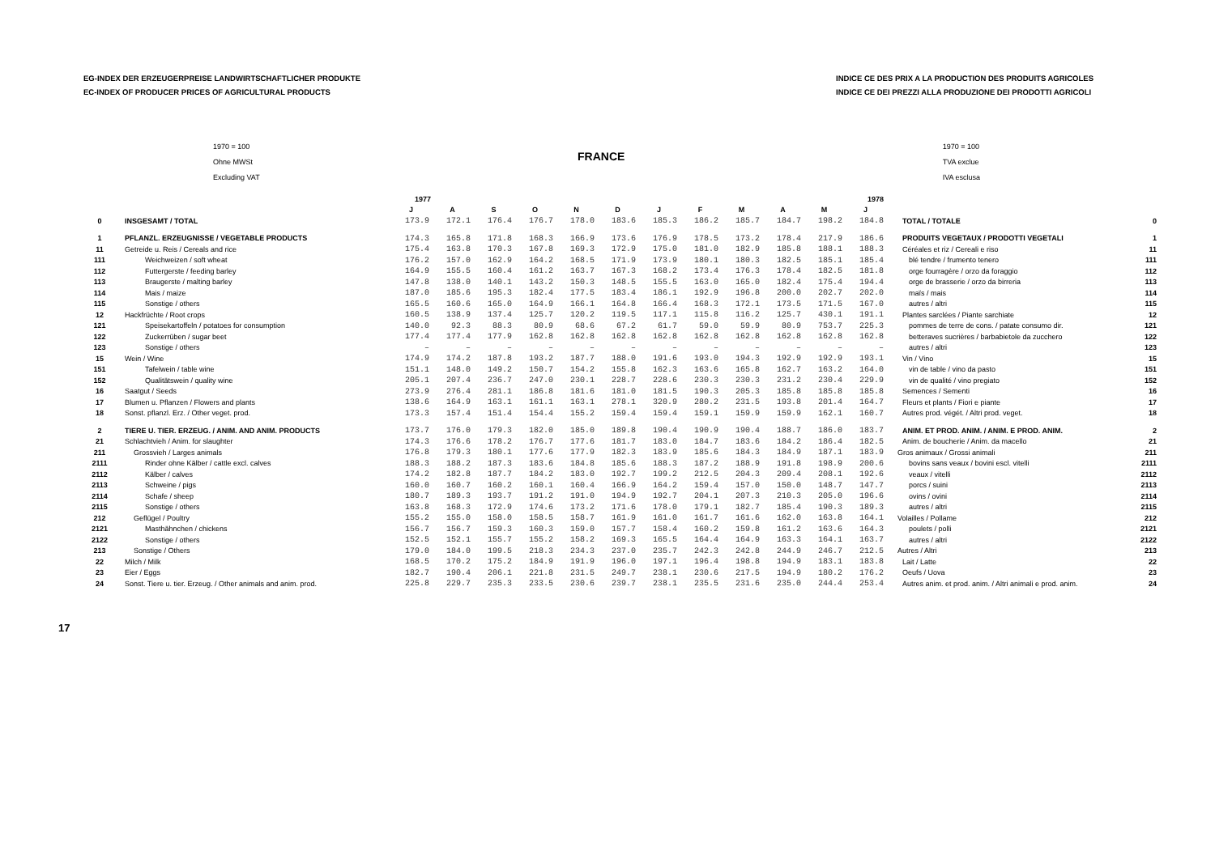EG-INDEX DER ERZEUGERPREISE LANDWIRTSCHAFTLICHER PRODUKTE
EC-INDEX OF PRODUCER PRICES OF AGRICULTURAL PRODUCTS
INDICE CE DES PRIX A LA PRODUCTION DES PRODUITS AGRICOLES
INDICE CE DEI PREZZI ALLA PRODUZIONE DEI PRODOTTI AGRICOLI
1970 = 100
Ohne MWSt
Excluding VAT
FRANCE
1970 = 100
TVA exclue
IVA esclusa
| | | 1977 | | | | | | 1978 | | | | | | | |
| --- | --- | --- | --- | --- | --- | --- | --- | --- | --- | --- | --- | --- | --- | --- | --- |
| | | J | A | S | O | N | D | J | F | M | A | M | J | | |
| 0 | INSGESAMT / TOTAL | 173.9 | 172.1 | 176.4 | 176.7 | 178.0 | 183.6 | 185.3 | 186.2 | 185.7 | 184.7 | 198.2 | 184.8 | TOTAL / TOTALE | 0 |
| 1 | PFLANZL. ERZEUGNISSE / VEGETABLE PRODUCTS | 174.3 | 165.8 | 171.8 | 168.3 | 166.9 | 173.6 | 176.9 | 178.5 | 173.2 | 178.4 | 217.9 | 186.6 | PRODUITS VEGETAUX / PRODOTTI VEGETALI | 1 |
| 11 | Getreide u. Reis / Cereals and rice | 175.4 | 163.8 | 170.3 | 167.8 | 169.3 | 172.9 | 175.0 | 181.0 | 182.9 | 185.8 | 188.1 | 188.3 | Céréales et riz / Cereali e riso | 11 |
| 111 | Weichweizen / soft wheat | 176.2 | 157.0 | 162.9 | 164.2 | 168.5 | 171.9 | 173.9 | 180.1 | 180.3 | 182.5 | 185.1 | 185.4 | blé tendre / frumento tenero | 111 |
| 112 | Futtergerste / feeding barley | 164.9 | 155.5 | 160.4 | 161.2 | 163.7 | 167.3 | 168.2 | 173.4 | 176.3 | 178.4 | 182.5 | 181.8 | orge fourragère / orzo da foraggio | 112 |
| 113 | Braugerste / malting barley | 147.8 | 138.0 | 140.1 | 143.2 | 150.3 | 148.5 | 155.5 | 163.0 | 165.0 | 182.4 | 175.4 | 194.4 | orge de brasserie / orzo da birreria | 113 |
| 114 | Mais / maize | 187.0 | 185.6 | 195.3 | 182.4 | 177.5 | 183.4 | 186.1 | 192.9 | 196.8 | 200.0 | 202.7 | 202.0 | maïs / mais | 114 |
| 115 | Sonstige / others | 165.5 | 160.6 | 165.0 | 164.9 | 166.1 | 164.8 | 166.4 | 168.3 | 172.1 | 173.5 | 171.5 | 167.0 | autres / altri | 115 |
| 12 | Hackfrüchte / Root crops | 160.5 | 138.9 | 137.4 | 125.7 | 120.2 | 119.5 | 117.1 | 115.8 | 116.2 | 125.7 | 430.1 | 191.1 | Plantes sarclées / Piante sarchiate | 12 |
| 121 | Speisekartoffeln / potatoes for consumption | 140.0 | 92.3 | 88.3 | 80.9 | 68.6 | 67.2 | 61.7 | 59.0 | 59.9 | 80.9 | 753.7 | 225.3 | pommes de terre de cons. / patate consumo dir. | 121 |
| 122 | Zuckerrüben / sugar beet | 177.4 | 177.4 | 177.9 | 162.8 | 162.8 | 162.8 | 162.8 | 162.8 | 162.8 | 162.8 | 162.8 | 162.8 | betteraves sucrières / barbabietole da zucchero | 122 |
| 123 | Sonstige / others | – | – | – | – | – | – | – | – | – | – | – | – | autres / altri | 123 |
| 15 | Wein / Wine | 174.9 | 174.2 | 187.8 | 193.2 | 187.7 | 188.0 | 191.6 | 193.0 | 194.3 | 192.9 | 192.9 | 193.1 | Vin / Vino | 15 |
| 151 | Tafelwein / table wine | 151.1 | 148.0 | 149.2 | 150.7 | 154.2 | 155.8 | 162.3 | 163.6 | 165.8 | 162.7 | 163.2 | 164.0 | vin de table / vino da pasto | 151 |
| 152 | Qualitätswein / quality wine | 205.1 | 207.4 | 236.7 | 247.0 | 230.1 | 228.7 | 228.6 | 230.3 | 230.3 | 231.2 | 230.4 | 229.9 | vin de qualité / vino pregiato | 152 |
| 16 | Saatgut / Seeds | 273.9 | 276.4 | 281.1 | 186.8 | 181.6 | 181.0 | 181.5 | 190.3 | 205.3 | 185.8 | 185.8 | 185.8 | Semences / Sementi | 16 |
| 17 | Blumen u. Pflanzen / Flowers and plants | 138.6 | 164.9 | 163.1 | 161.1 | 163.1 | 278.1 | 320.9 | 280.2 | 231.5 | 193.8 | 201.4 | 164.7 | Fleurs et plants / Fiori e piante | 17 |
| 18 | Sonst. pflanzl. Erz. / Other veget. prod. | 173.3 | 157.4 | 151.4 | 154.4 | 155.2 | 159.4 | 159.4 | 159.1 | 159.9 | 159.9 | 162.1 | 160.7 | Autres prod. végét. / Altri prod. veget. | 18 |
| 2 | TIERE U. TIER. ERZEUG. / ANIM. AND ANIM. PRODUCTS | 173.7 | 176.0 | 179.3 | 182.0 | 185.0 | 189.8 | 190.4 | 190.9 | 190.4 | 188.7 | 186.0 | 183.7 | ANIM. ET PROD. ANIM. / ANIM. E PROD. ANIM. | 2 |
| 21 | Schlachtvieh / Anim. for slaughter | 174.3 | 176.6 | 178.2 | 176.7 | 177.6 | 181.7 | 183.0 | 184.7 | 183.6 | 184.2 | 186.4 | 182.5 | Anim. de boucherie / Anim. da macello | 21 |
| 211 | Grossvieh / Larges animals | 176.8 | 179.3 | 180.1 | 177.6 | 177.9 | 182.3 | 183.9 | 185.6 | 184.3 | 184.9 | 187.1 | 183.9 | Gros animaux / Grossi animali | 211 |
| 2111 | Rinder ohne Kälber / cattle excl. calves | 188.3 | 188.2 | 187.3 | 183.6 | 184.8 | 185.6 | 188.3 | 187.2 | 188.9 | 191.8 | 198.9 | 200.6 | bovins sans veaux / bovini escl. vitelli | 2111 |
| 2112 | Kälber / calves | 174.2 | 182.8 | 187.7 | 184.2 | 183.0 | 192.7 | 199.2 | 212.5 | 204.3 | 209.4 | 208.1 | 192.6 | veaux / vitelli | 2112 |
| 2113 | Schweine / pigs | 160.0 | 160.7 | 160.2 | 160.1 | 160.4 | 166.9 | 164.2 | 159.4 | 157.0 | 150.0 | 148.7 | 147.7 | porcs / suini | 2113 |
| 2114 | Schafe / sheep | 180.7 | 189.3 | 193.7 | 191.2 | 191.0 | 194.9 | 192.7 | 204.1 | 207.3 | 210.3 | 205.0 | 196.6 | ovins / ovini | 2114 |
| 2115 | Sonstige / others | 163.8 | 168.3 | 172.9 | 174.6 | 173.2 | 171.6 | 178.0 | 179.1 | 182.7 | 185.4 | 190.3 | 189.3 | autres / altri | 2115 |
| 212 | Geflügel / Poultry | 155.2 | 155.0 | 158.0 | 158.5 | 158.7 | 161.9 | 161.0 | 161.7 | 161.6 | 162.0 | 163.8 | 164.1 | Volailles / Pollame | 212 |
| 2121 | Masthähnchen / chickens | 156.7 | 156.7 | 159.3 | 160.3 | 159.0 | 157.7 | 158.4 | 160.2 | 159.8 | 161.2 | 163.6 | 164.3 | poulets / polli | 2121 |
| 2122 | Sonstige / others | 152.5 | 152.1 | 155.7 | 155.2 | 158.2 | 169.3 | 165.5 | 164.4 | 164.9 | 163.3 | 164.1 | 163.7 | autres / altri | 2122 |
| 213 | Sonstige / Others | 179.0 | 184.0 | 199.5 | 218.3 | 234.3 | 237.0 | 235.7 | 242.3 | 242.8 | 244.9 | 246.7 | 212.5 | Autres / Altri | 213 |
| 22 | Milch / Milk | 168.5 | 170.2 | 175.2 | 184.9 | 191.9 | 196.0 | 197.1 | 196.4 | 198.8 | 194.9 | 183.1 | 183.8 | Lait / Latte | 22 |
| 23 | Eier / Eggs | 182.7 | 190.4 | 206.1 | 221.8 | 231.5 | 249.7 | 238.1 | 230.6 | 217.5 | 194.9 | 180.2 | 176.2 | Oeufs / Uova | 23 |
| 24 | Sonst. Tiere u. tier. Erzeug. / Other animals and anim. prod. | 225.8 | 229.7 | 235.3 | 233.5 | 230.6 | 239.7 | 238.1 | 235.5 | 231.6 | 235.0 | 244.4 | 253.4 | Autres anim. et prod. anim. / Altri animali e prod. anim. | 24 |
17